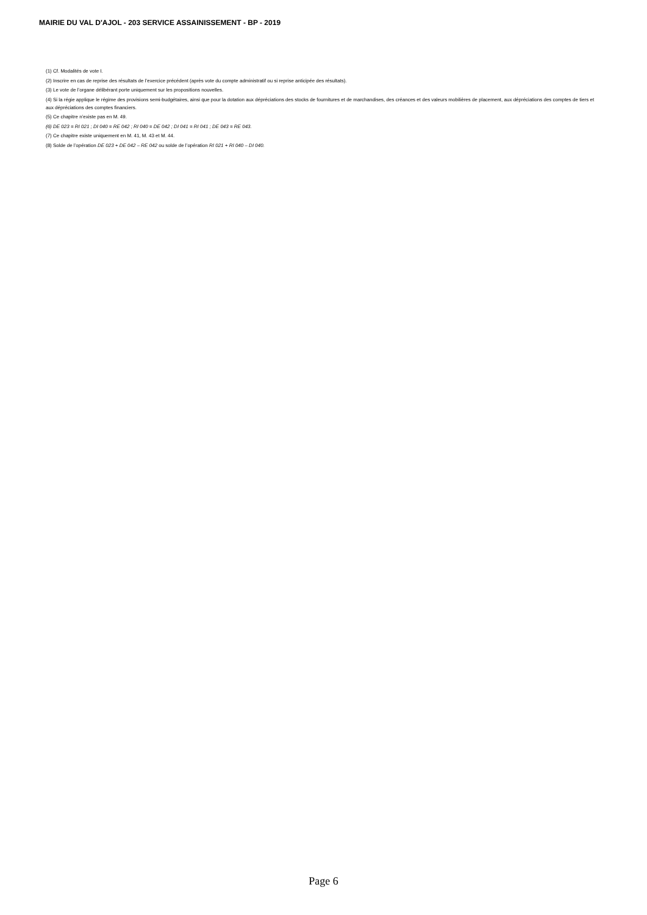MAIRIE DU VAL D'AJOL - 203 SERVICE ASSAINISSEMENT - BP - 2019
(1) Cf. Modalités de vote I.
(2) Inscrire en cas de reprise des résultats de l’exercice précédent (après vote du compte administratif ou si reprise anticipée des résultats).
(3) Le vote de l’organe délibérant porte uniquement sur les propositions nouvelles.
(4) Si la régie applique le régime des provisions semi-budgétaires, ainsi que pour la dotation aux dépréciations des stocks de fournitures et de marchandises, des créances et des valeurs mobilières de placement, aux dépréciations des comptes de tiers et aux dépréciations des comptes financiers.
(5) Ce chapitre n’existe pas en M. 49.
(6) DE 023 = RI 021 ; DI 040 = RE 042 ; RI 040 = DE 042 ; DI 041 = RI 041 ; DE 043 = RE 043.
(7) Ce chapitre existe uniquement en M. 41, M. 43 et M. 44.
(8) Solde de l’opération DE 023 + DE 042 – RE 042 ou solde de l’opération RI 021 + RI 040 – DI 040.
Page 6